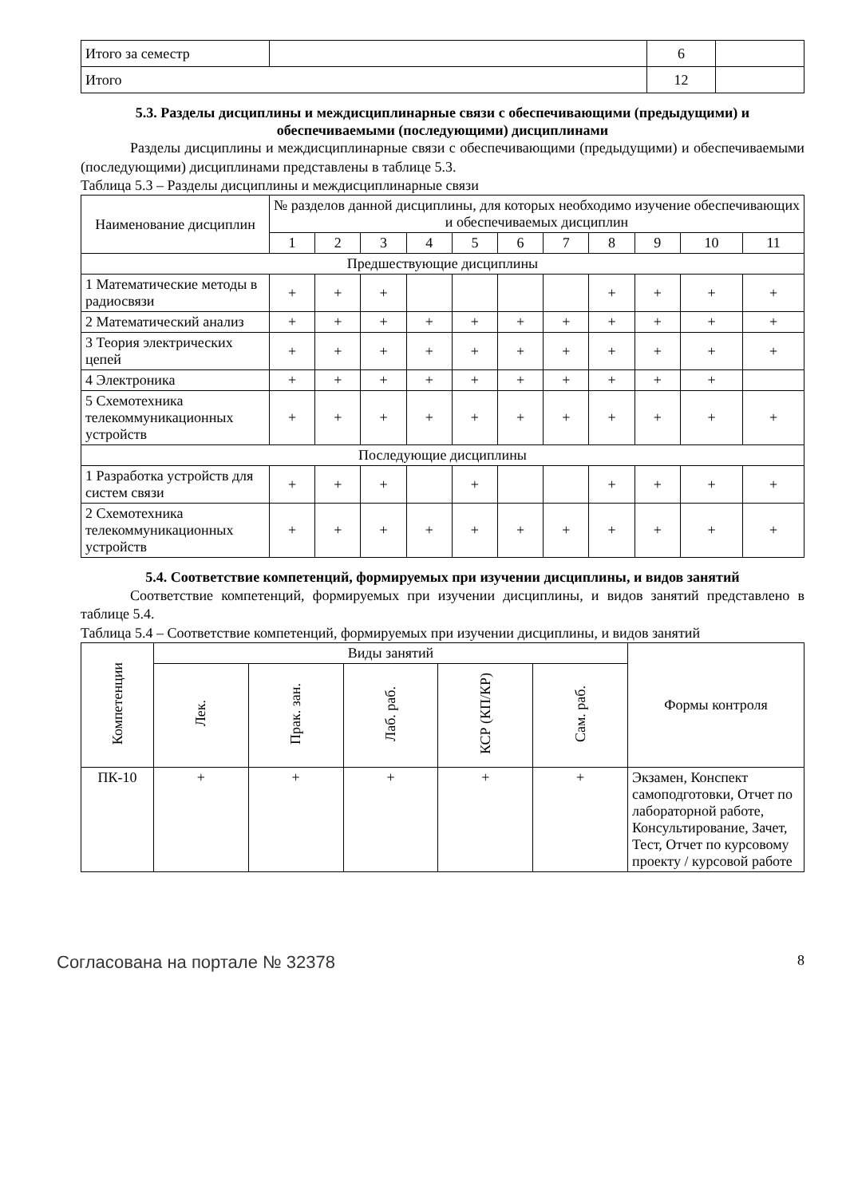| Итого за семестр | | 6 | |
| Итого | | 12 | |
5.3. Разделы дисциплины и междисциплинарные связи с обеспечивающими (предыдущими) и обеспечиваемыми (последующими) дисциплинами
Разделы дисциплины и междисциплинарные связи с обеспечивающими (предыдущими) и обеспечиваемыми (последующими) дисциплинами представлены в таблице 5.3.
Таблица 5.3 – Разделы дисциплины и междисциплинарные связи
| Наименование дисциплин | № разделов данной дисциплины, для которых необходимо изучение обеспечивающих и обеспечиваемых дисциплин | | | | | | | | | | |
| --- | --- | --- | --- | --- | --- | --- | --- | --- | --- | --- | --- |
| | 1 | 2 | 3 | 4 | 5 | 6 | 7 | 8 | 9 | 10 | 11 |
| Предшествующие дисциплины | | | | | | | | | | | |
| 1 Математические методы в радиосвязи | + | + | + | | | | | + | + | + | + |
| 2 Математический анализ | + | + | + | + | + | + | + | + | + | + | + |
| 3 Теория электрических цепей | + | + | + | + | + | + | + | + | + | + | + |
| 4 Электроника | + | + | + | + | + | + | + | + | + | + | |
| 5 Схемотехника телекоммуникационных устройств | + | + | + | + | + | + | + | + | + | + | + |
| Последующие дисциплины | | | | | | | | | | | |
| 1 Разработка устройств для систем связи | + | + | + | | + | | | + | + | + | + |
| 2 Схемотехника телекоммуникационных устройств | + | + | + | + | + | + | + | + | + | + | + |
5.4. Соответствие компетенций, формируемых при изучении дисциплины, и видов занятий
Соответствие компетенций, формируемых при изучении дисциплины, и видов занятий представлено в таблице 5.4.
Таблица 5.4 – Соответствие компетенций, формируемых при изучении дисциплины, и видов занятий
| Компетенции | Виды занятий | | | | | Формы контроля |
| --- | --- | --- | --- | --- | --- | --- |
| | Лек. | Прак. зан. | Лаб. раб. | КСР (КП/КР) | Сам. раб. | |
| ПК-10 | + | + | + | + | + | Экзамен, Конспект самоподготовки, Отчет по лабораторной работе, Консультирование, Зачет, Тест, Отчет по курсовому проекту / курсовой работе |
Согласована на портале № 32378 8